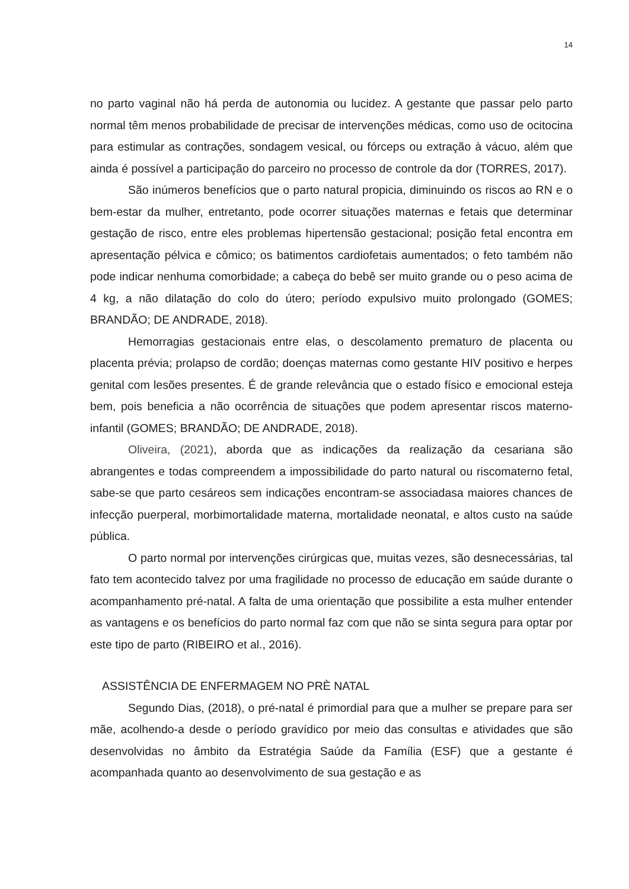14
no parto vaginal não há perda de autonomia ou lucidez. A gestante que passar pelo parto normal têm menos probabilidade de precisar de intervenções médicas, como uso de ocitocina para estimular as contrações, sondagem vesical, ou fórceps ou extração à vácuo, além que ainda é possível a participação do parceiro no processo de controle da dor (TORRES, 2017).
São inúmeros benefícios que o parto natural propicia, diminuindo os riscos ao RN e o bem-estar da mulher, entretanto, pode ocorrer situações maternas e fetais que determinar gestação de risco, entre eles problemas hipertensão gestacional; posição fetal encontra em apresentação pélvica e cômico; os batimentos cardiofetais aumentados; o feto também não pode indicar nenhuma comorbidade; a cabeça do bebê ser muito grande ou o peso acima de 4 kg, a não dilatação do colo do útero; período expulsivo muito prolongado (GOMES; BRANDÃO; DE ANDRADE, 2018).
Hemorragias gestacionais entre elas, o descolamento prematuro de placenta ou placenta prévia; prolapso de cordão; doenças maternas como gestante HIV positivo e herpes genital com lesões presentes. É de grande relevância que o estado físico e emocional esteja bem, pois beneficia a não ocorrência de situações que podem apresentar riscos materno-infantil (GOMES; BRANDÃO; DE ANDRADE, 2018).
Oliveira, (2021), aborda que as indicações da realização da cesariana são abrangentes e todas compreendem a impossibilidade do parto natural ou riscomaterno fetal, sabe-se que parto cesáreos sem indicações encontram-se associadasa maiores chances de infecção puerperal, morbimortalidade materna, mortalidade neonatal, e altos custo na saúde pública.
O parto normal por intervenções cirúrgicas que, muitas vezes, são desnecessárias, tal fato tem acontecido talvez por uma fragilidade no processo de educação em saúde durante o acompanhamento pré-natal. A falta de uma orientação que possibilite a esta mulher entender as vantagens e os benefícios do parto normal faz com que não se sinta segura para optar por este tipo de parto (RIBEIRO et al., 2016).
ASSISTÊNCIA DE ENFERMAGEM NO PRÈ NATAL
Segundo Dias, (2018), o pré-natal é primordial para que a mulher se prepare para ser mãe, acolhendo-a desde o período gravídico por meio das consultas e atividades que são desenvolvidas no âmbito da Estratégia Saúde da Família (ESF) que a gestante é acompanhada quanto ao desenvolvimento de sua gestação e as